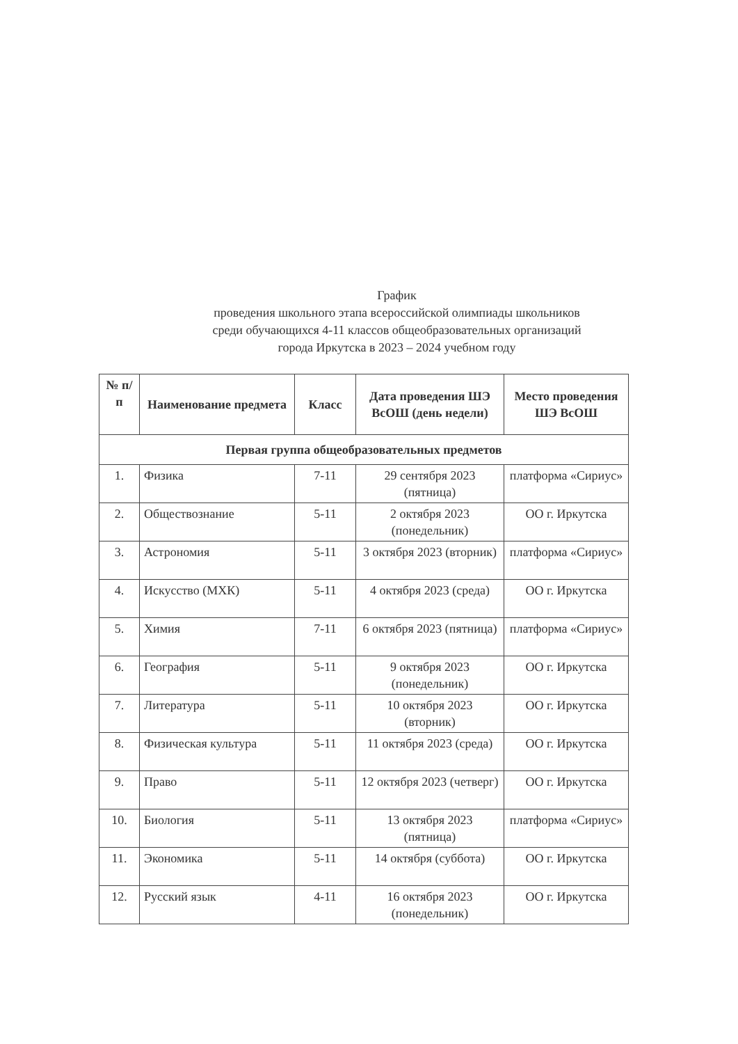График
проведения школьного этапа всероссийской олимпиады школьников
среди обучающихся 4-11 классов общеобразовательных организаций
города Иркутска в 2023 – 2024 учебном году
| № п/п | Наименование предмета | Класс | Дата проведения ШЭ ВсОШ (день недели) | Место проведения ШЭ ВсОШ |
| --- | --- | --- | --- | --- |
| Первая группа общеобразовательных предметов | | | | |
| 1. | Физика | 7-11 | 29 сентября 2023 (пятница) | платформа «Сириус» |
| 2. | Обществознание | 5-11 | 2 октября 2023 (понедельник) | ОО г. Иркутска |
| 3. | Астрономия | 5-11 | 3 октября 2023 (вторник) | платформа «Сириус» |
| 4. | Искусство (МХК) | 5-11 | 4 октября 2023 (среда) | ОО г. Иркутска |
| 5. | Химия | 7-11 | 6 октября 2023 (пятница) | платформа «Сириус» |
| 6. | География | 5-11 | 9 октября 2023 (понедельник) | ОО г. Иркутска |
| 7. | Литература | 5-11 | 10 октября 2023 (вторник) | ОО г. Иркутска |
| 8. | Физическая культура | 5-11 | 11 октября 2023 (среда) | ОО г. Иркутска |
| 9. | Право | 5-11 | 12 октября 2023 (четверг) | ОО г. Иркутска |
| 10. | Биология | 5-11 | 13 октября 2023 (пятница) | платформа «Сириус» |
| 11. | Экономика | 5-11 | 14 октября (суббота) | ОО г. Иркутска |
| 12. | Русский язык | 4-11 | 16 октября 2023 (понедельник) | ОО г. Иркутска |